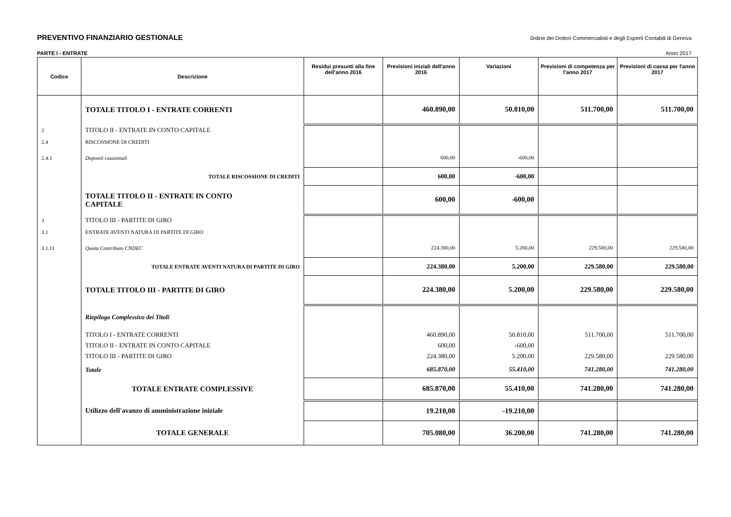PREVENTIVO FINANZIARIO GESTIONALE 0rdine dei Dottori Commercialisti e degli Esperti Contabili di Genova
PARTE I - ENTRATE Anno 2017
| Codice | Descrizione | Residui presunti alla fine dell'anno 2016 | Previsioni iniziali dell'anno 2016 | Variazioni | Previsioni di competenza per l'anno 2017 | Previsioni di cassa per l'anno 2017 |
| --- | --- | --- | --- | --- | --- | --- |
| | TOTALE TITOLO I - ENTRATE CORRENTI | | 460.890,00 | 50.810,00 | 511.700,00 | 511.700,00 |
| 2 | TITOLO II - ENTRATE IN CONTO CAPITALE | | | | | |
| 2.4 | RISCOSSIONE DI CREDITI | | | | | |
| 2.4.1 | Depositi cauzionali | | 600,00 | -600,00 | | |
| | TOTALE RISCOSSIONE DI CREDITI | | 600,00 | -600,00 | | |
| | TOTALE TITOLO II - ENTRATE IN CONTO CAPITALE | | 600,00 | -600,00 | | |
| 3 | TITOLO III - PARTITE DI GIRO | | | | | |
| 3.1 | ENTRATE AVENTI NATURA DI PARTITE DI GIRO | | | | | |
| 3.1.11 | Quota Contributo CNDEC | | 224.380,00 | 5.200,00 | 229.580,00 | 229.580,00 |
| | TOTALE ENTRATE AVENTI NATURA DI PARTITE DI GIRO | | 224.380,00 | 5.200,00 | 229.580,00 | 229.580,00 |
| | TOTALE TITOLO III - PARTITE DI GIRO | | 224.380,00 | 5.200,00 | 229.580,00 | 229.580,00 |
| | Riepilogo Complessivo dei Titoli | | | | | |
| | TITOLO I - ENTRATE CORRENTI | | 460.890,00 | 50.810,00 | 511.700,00 | 511.700,00 |
| | TITOLO II - ENTRATE IN CONTO CAPITALE | | 600,00 | -600,00 | | |
| | TITOLO III - PARTITE DI GIRO | | 224.380,00 | 5.200,00 | 229.580,00 | 229.580,00 |
| | Totale | | 685.870,00 | 55.410,00 | 741.280,00 | 741.280,00 |
| | TOTALE ENTRATE COMPLESSIVE | | 685.870,00 | 55.410,00 | 741.280,00 | 741.280,00 |
| | Utilizzo dell'avanzo di amministrazione iniziale | | 19.210,00 | -19.210,00 | | |
| | TOTALE GENERALE | | 705.080,00 | 36.200,00 | 741.280,00 | 741.280,00 |